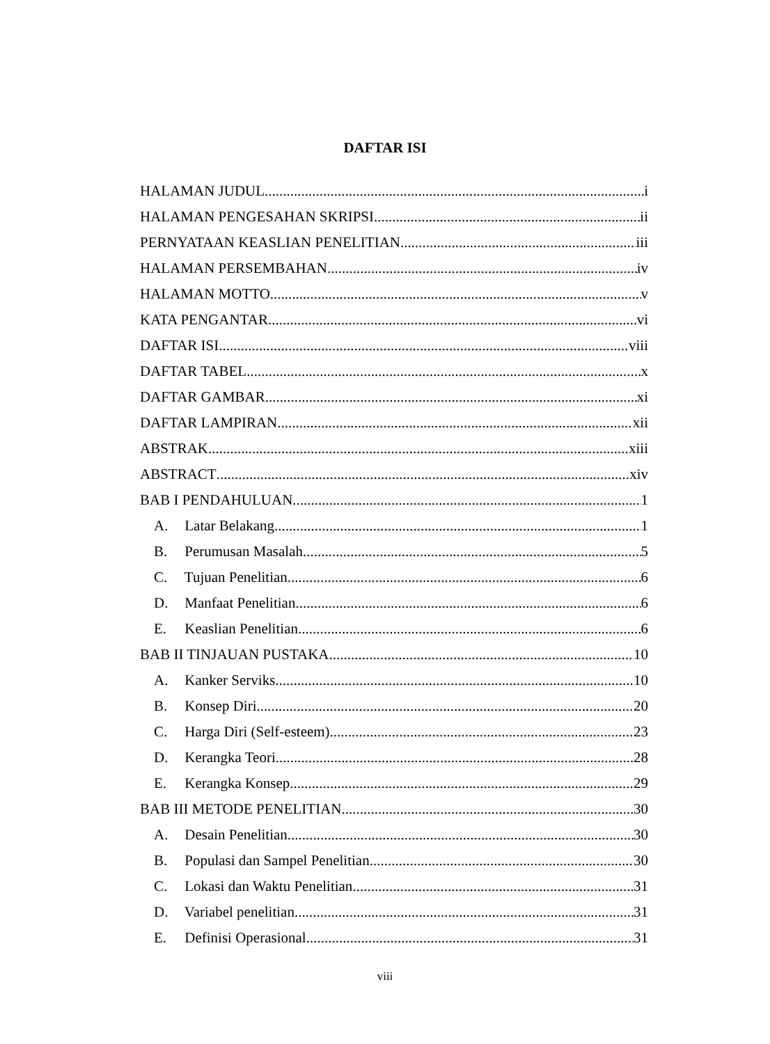DAFTAR ISI
HALAMAN JUDUL i
HALAMAN PENGESAHAN SKRIPSI ii
PERNYATAAN KEASLIAN PENELITIAN iii
HALAMAN PERSEMBAHAN iv
HALAMAN MOTTO v
KATA PENGANTAR vi
DAFTAR ISI viii
DAFTAR TABEL x
DAFTAR GAMBAR xi
DAFTAR LAMPIRAN xii
ABSTRAK xiii
ABSTRACT xiv
BAB I PENDAHULUAN 1
A. Latar Belakang 1
B. Perumusan Masalah 5
C. Tujuan Penelitian 6
D. Manfaat Penelitian 6
E. Keaslian Penelitian 6
BAB II TINJAUAN PUSTAKA 10
A. Kanker Serviks 10
B. Konsep Diri 20
C. Harga Diri (Self-esteem) 23
D. Kerangka Teori 28
E. Kerangka Konsep 29
BAB III METODE PENELITIAN 30
A. Desain Penelitian 30
B. Populasi dan Sampel Penelitian 30
C. Lokasi dan Waktu Penelitian 31
D. Variabel penelitian 31
E. Definisi Operasional 31
viii